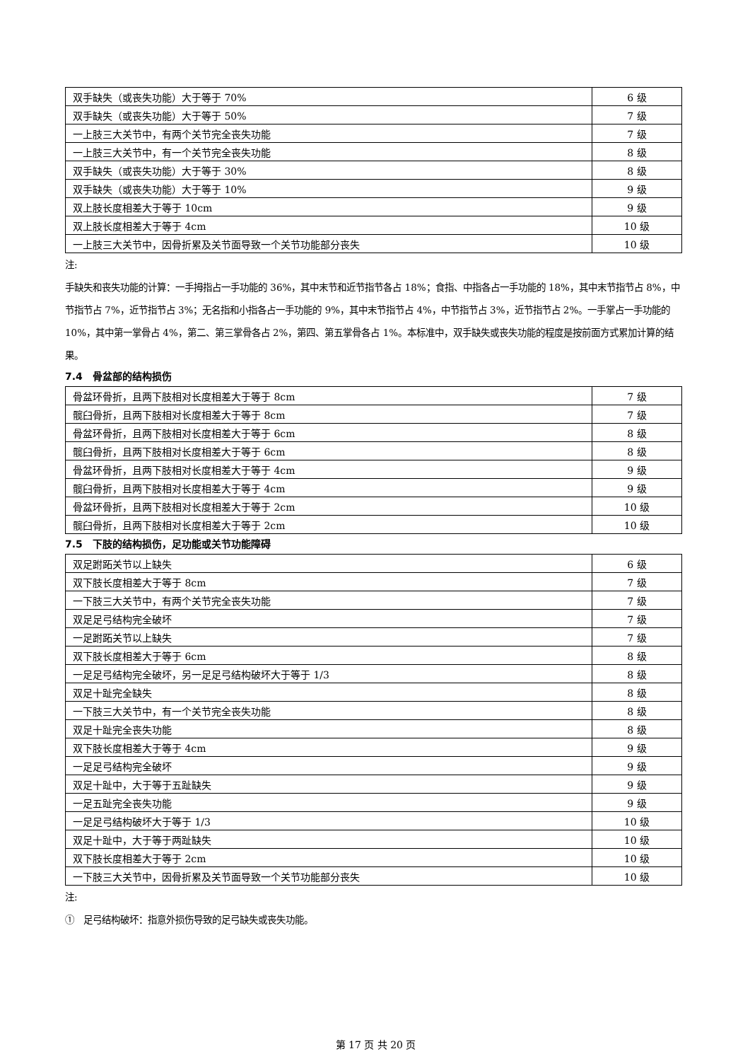| 双手缺失（或丧失功能）大于等于 70% | 6 级 |
| 双手缺失（或丧失功能）大于等于 50% | 7 级 |
| 一上肢三大关节中，有两个关节完全丧失功能 | 7 级 |
| 一上肢三大关节中，有一个关节完全丧失功能 | 8 级 |
| 双手缺失（或丧失功能）大于等于 30% | 8 级 |
| 双手缺失（或丧失功能）大于等于 10% | 9 级 |
| 双上肢长度相差大于等于 10cm | 9 级 |
| 双上肢长度相差大于等于 4cm | 10 级 |
| 一上肢三大关节中，因骨折累及关节面导致一个关节功能部分丧失 | 10 级 |
注:
手缺失和丧失功能的计算：一手拇指占一手功能的 36%，其中末节和近节指节各占 18%；食指、中指各占一手功能的 18%，其中末节指节占 8%，中节指节占 7%，近节指节占 3%；无名指和小指各占一手功能的 9%，其中末节指节占 4%，中节指节占 3%，近节指节占 2%。一手掌占一手功能的 10%，其中第一掌骨占 4%，第二、第三掌骨各占 2%，第四、第五掌骨各占 1%。本标准中，双手缺失或丧失功能的程度是按前面方式累加计算的结果。
7.4　骨盆部的结构损伤
| 骨盆环骨折，且两下肢相对长度相差大于等于 8cm | 7 级 |
| 髋臼骨折，且两下肢相对长度相差大于等于 8cm | 7 级 |
| 骨盆环骨折，且两下肢相对长度相差大于等于 6cm | 8 级 |
| 髋臼骨折，且两下肢相对长度相差大于等于 6cm | 8 级 |
| 骨盆环骨折，且两下肢相对长度相差大于等于 4cm | 9 级 |
| 髋臼骨折，且两下肢相对长度相差大于等于 4cm | 9 级 |
| 骨盆环骨折，且两下肢相对长度相差大于等于 2cm | 10 级 |
| 髋臼骨折，且两下肢相对长度相差大于等于 2cm | 10 级 |
7.5　下肢的结构损伤，足功能或关节功能障碍
| 双足跗跖关节以上缺失 | 6 级 |
| 双下肢长度相差大于等于 8cm | 7 级 |
| 一下肢三大关节中，有两个关节完全丧失功能 | 7 级 |
| 双足足弓结构完全破坏 | 7 级 |
| 一足跗跖关节以上缺失 | 7 级 |
| 双下肢长度相差大于等于 6cm | 8 级 |
| 一足足弓结构完全破坏，另一足足弓结构破坏大于等于 1/3 | 8 级 |
| 双足十趾完全缺失 | 8 级 |
| 一下肢三大关节中，有一个关节完全丧失功能 | 8 级 |
| 双足十趾完全丧失功能 | 8 级 |
| 双下肢长度相差大于等于 4cm | 9 级 |
| 一足足弓结构完全破坏 | 9 级 |
| 双足十趾中，大于等于五趾缺失 | 9 级 |
| 一足五趾完全丧失功能 | 9 级 |
| 一足足弓结构破坏大于等于 1/3 | 10 级 |
| 双足十趾中，大于等于两趾缺失 | 10 级 |
| 双下肢长度相差大于等于 2cm | 10 级 |
| 一下肢三大关节中，因骨折累及关节面导致一个关节功能部分丧失 | 10 级 |
注:
①　足弓结构破坏：指意外损伤导致的足弓缺失或丧失功能。
第 17 页 共 20 页